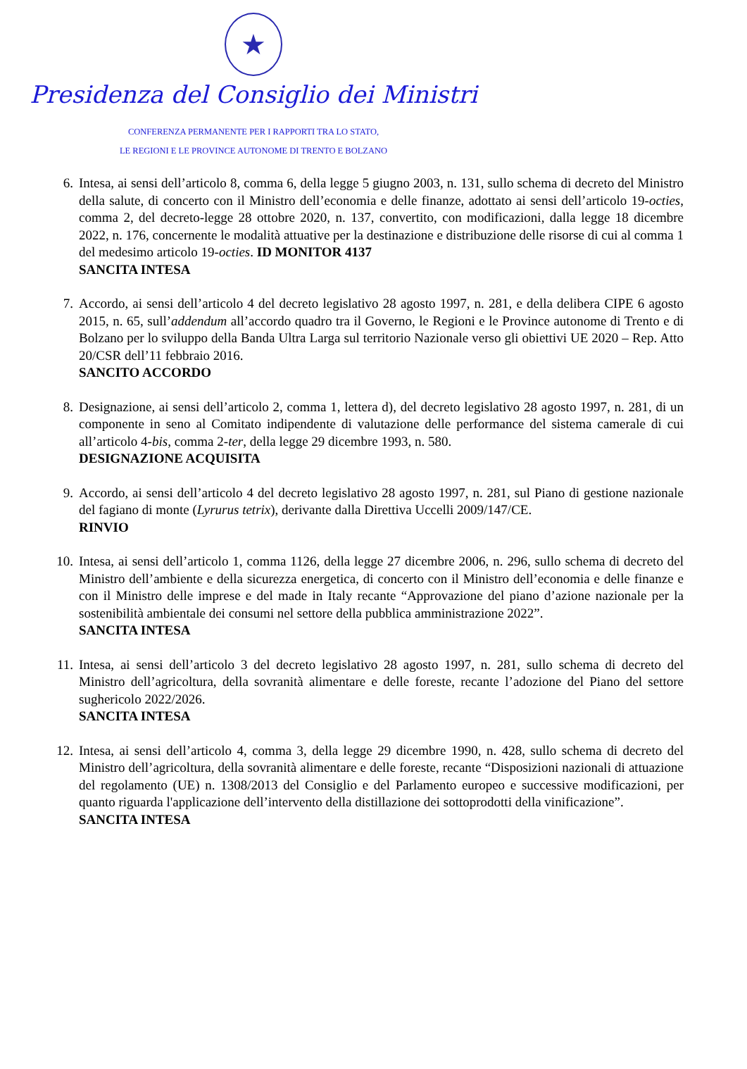★
Presidenza del Consiglio dei Ministri
CONFERENZA PERMANENTE PER I RAPPORTI TRA LO STATO,
LE REGIONI E LE PROVINCE AUTONOME DI TRENTO E BOLZANO
6. Intesa, ai sensi dell’articolo 8, comma 6, della legge 5 giugno 2003, n. 131, sullo schema di decreto del Ministro della salute, di concerto con il Ministro dell’economia e delle finanze, adottato ai sensi dell’articolo 19-octies, comma 2, del decreto-legge 28 ottobre 2020, n. 137, convertito, con modificazioni, dalla legge 18 dicembre 2022, n. 176, concernente le modalità attuative per la destinazione e distribuzione delle risorse di cui al comma 1 del medesimo articolo 19-octies. ID MONITOR 4137
SANCITA INTESA
7. Accordo, ai sensi dell’articolo 4 del decreto legislativo 28 agosto 1997, n. 281, e della delibera CIPE 6 agosto 2015, n. 65, sull’addendum all’accordo quadro tra il Governo, le Regioni e le Province autonome di Trento e di Bolzano per lo sviluppo della Banda Ultra Larga sul territorio Nazionale verso gli obiettivi UE 2020 – Rep. Atto 20/CSR dell’11 febbraio 2016.
SANCITO ACCORDO
8. Designazione, ai sensi dell’articolo 2, comma 1, lettera d), del decreto legislativo 28 agosto 1997, n. 281, di un componente in seno al Comitato indipendente di valutazione delle performance del sistema camerale di cui all’articolo 4-bis, comma 2-ter, della legge 29 dicembre 1993, n. 580.
DESIGNAZIONE ACQUISITA
9. Accordo, ai sensi dell’articolo 4 del decreto legislativo 28 agosto 1997, n. 281, sul Piano di gestione nazionale del fagiano di monte (Lyrurus tetrix), derivante dalla Direttiva Uccelli 2009/147/CE.
RINVIO
10. Intesa, ai sensi dell’articolo 1, comma 1126, della legge 27 dicembre 2006, n. 296, sullo schema di decreto del Ministro dell’ambiente e della sicurezza energetica, di concerto con il Ministro dell’economia e delle finanze e con il Ministro delle imprese e del made in Italy recante “Approvazione del piano d’azione nazionale per la sostenibilità ambientale dei consumi nel settore della pubblica amministrazione 2022”.
SANCITA INTESA
11. Intesa, ai sensi dell’articolo 3 del decreto legislativo 28 agosto 1997, n. 281, sullo schema di decreto del Ministro dell’agricoltura, della sovranità alimentare e delle foreste, recante l’adozione del Piano del settore sughericolo 2022/2026.
SANCITA INTESA
12. Intesa, ai sensi dell’articolo 4, comma 3, della legge 29 dicembre 1990, n. 428, sullo schema di decreto del Ministro dell’agricoltura, della sovranità alimentare e delle foreste, recante “Disposizioni nazionali di attuazione del regolamento (UE) n. 1308/2013 del Consiglio e del Parlamento europeo e successive modificazioni, per quanto riguarda l'applicazione dell’intervento della distillazione dei sottoprodotti della vinificazione”.
SANCITA INTESA